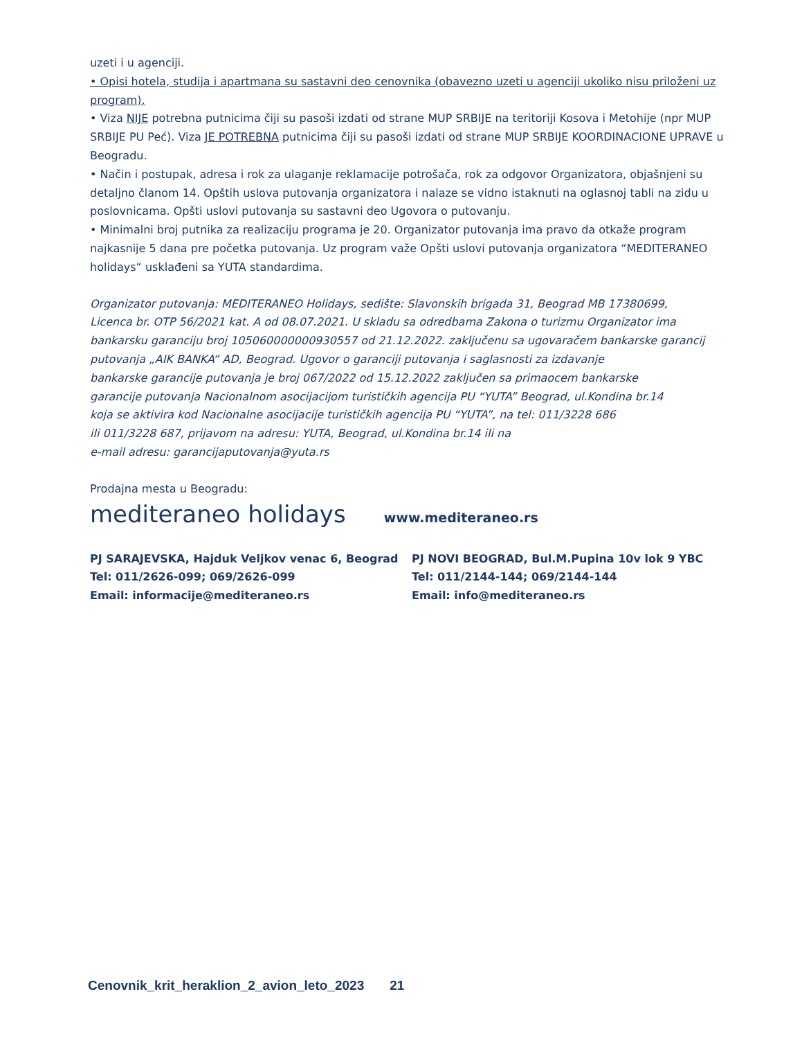uzeti i u agenciji.
• Opisi hotela, studija i apartmana su sastavni deo cenovnika (obavezno uzeti u agenciji ukoliko nisu priloženi uz program).
• Viza NIJE potrebna putnicima čiji su pasoši izdati od strane MUP SRBIJE na teritoriji Kosova i Metohije (npr MUP SRBIJE PU Peć). Viza JE POTREBNA putnicima čiji su pasoši izdati od strane MUP SRBIJE KOORDINACIONE UPRAVE u Beogradu.
• Način i postupak, adresa i rok za ulaganje reklamacije potrošača, rok za odgovor Organizatora, objašnjeni su detaljno članom 14. Opštih uslova putovanja organizatora i nalaze se vidno istaknuti na oglasnoj tabli na zidu u poslovnicama. Opšti uslovi putovanja su sastavni deo Ugovora o putovanju.
• Minimalni broj putnika za realizaciju programa je 20. Organizator putovanja ima pravo da otkaže program najkasnije 5 dana pre početka putovanja. Uz program važe Opšti uslovi putovanja organizatora “MEDITERANEO holidays“ usklađeni sa YUTA standardima.
Organizator putovanja: MEDITERANEO Holidays, sedište: Slavonskih brigada 31, Beograd MB 17380699,
Licenca br. OTP 56/2021 kat. A od 08.07.2021. U skladu sa odredbama Zakona o turizmu Organizator ima
bankarsku garanciju broj 105060000000930557 od 21.12.2022. zaključenu sa ugovaračem bankarske garancij
putovanja „AIK BANKA“ AD, Beograd. Ugovor o garanciji putovanja i saglasnosti za izdavanje
bankarske garancije putovanja je broj 067/2022 od 15.12.2022 zaključen sa primaocem bankarske
garancije putovanja Nacionalnom asocijacijom turističkih agencija PU “YUTA” Beograd, ul.Kondina br.14
koja se aktivira kod Nacionalne asocijacije turističkih agencija PU “YUTA”, na tel: 011/3228 686
ili 011/3228 687, prijavom na adresu: YUTA, Beograd, ul.Kondina br.14 ili na
e-mail adresu: garancijaputovanja@yuta.rs
Prodajna mesta u Beogradu:
mediteraneo holidays www.mediteraneo.rs
PJ SARAJEVSKA, Hajduk Veljkov venac 6, Beograd
Tel: 011/2626-099; 069/2626-099
Email: informacije@mediteraneo.rs
PJ NOVI BEOGRAD, Bul.M.Pupina 10v lok 9 YBC
Tel: 011/2144-144; 069/2144-144
Email: info@mediteraneo.rs
Cenovnik_krit_heraklion_2_avion_leto_2023 21